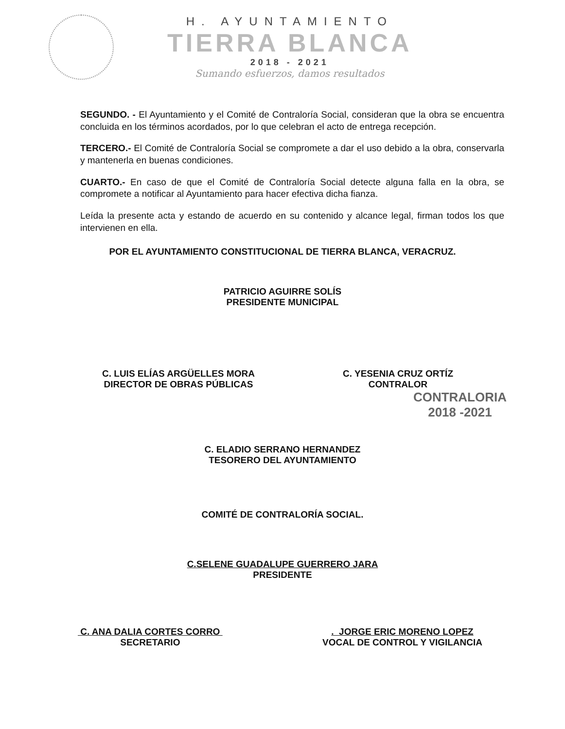H. AYUNTAMIENTO
TIERRA BLANCA
2018 - 2021
Sumando esfuerzos, damos resultados
SEGUNDO. - El Ayuntamiento y el Comité de Contraloría Social, consideran que la obra se encuentra concluida en los términos acordados, por lo que celebran el acto de entrega recepción.
TERCERO.- El Comité de Contraloría Social se compromete a dar el uso debido a la obra, conservarla y mantenerla en buenas condiciones.
CUARTO.- En caso de que el Comité de Contraloría Social detecte alguna falla en la obra, se compromete a notificar al Ayuntamiento para hacer efectiva dicha fianza.
Leída la presente acta y estando de acuerdo en su contenido y alcance legal, firman todos los que intervienen en ella.
POR EL AYUNTAMIENTO CONSTITUCIONAL DE TIERRA BLANCA, VERACRUZ.
PATRICIO AGUIRRE SOLÍS
PRESIDENTE MUNICIPAL
C. LUIS ELÍAS ARGÜELLES MORA
DIRECTOR DE OBRAS PÚBLICAS
C. YESENIA CRUZ ORTÍZ
CONTRALOR
CONTRALORIA
2018 -2021
C. ELADIO SERRANO HERNANDEZ
TESORERO DEL AYUNTAMIENTO
COMITÉ DE CONTRALORÍA SOCIAL.
C.SELENE GUADALUPE GUERRERO JARA
PRESIDENTE
C. ANA DALIA CORTES CORRO
SECRETARIO
. JORGE ERIC MORENO LOPEZ
VOCAL DE CONTROL Y VIGILANCIA